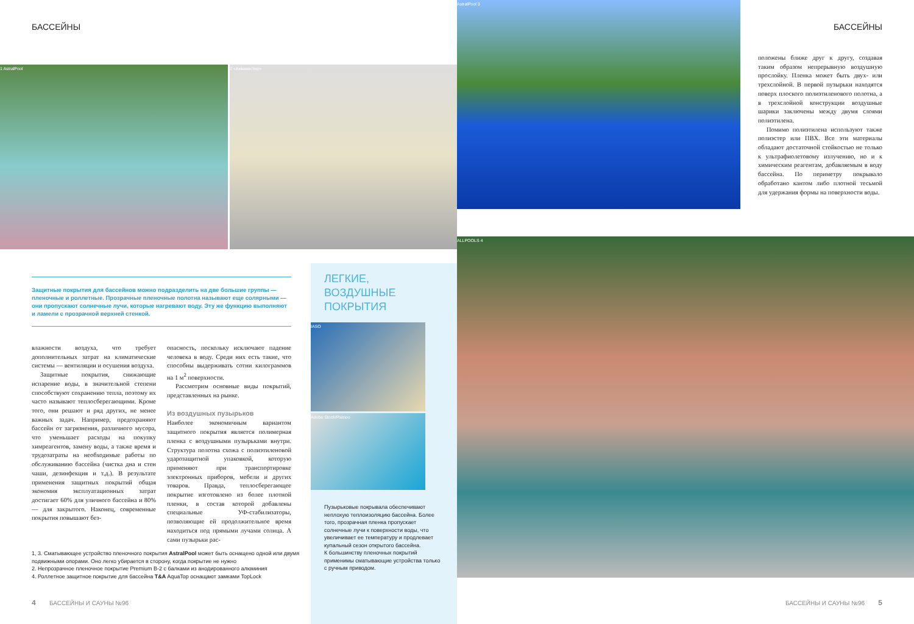БАССЕЙНЫ
1 AstralPool 2 «Аквамастер»
Защитные покрытия для бассейнов можно подразделить на две большие группы — пленочные и роллетные. Прозрачные пленочные полотна называют еще солярными — они пропускают солнечные лучи, которые нагревают воду. Эту же функцию выполняют и ламели с прозрачной верхней стенкой.
влажности воздуха, что требует дополнительных затрат на климатические системы — вентиляции и осушения воздуха.
Защитные покрытия, снижающие испарение воды, в значительной степени способствуют сохранению тепла, поэтому их часто называют теплосберегающими. Кроме того, они решают и ряд других, не менее важных задач. Например, предохраняют бассейн от загрязнения, различного мусора, что уменьшает расходы на покупку химреагентов, замену воды, а также время и трудозатраты на необходимые работы по обслуживанию бассейна (чистка дна и стен чаши, дезинфекция и т.д.). В результате применения защитных покрытий общая экономия эксплуатационных затрат достигает 60% для уличного бассейна и 80% — для закрытого. Наконец, современные покрытия повышают без-
опасность, поскольку исключают падение человека в воду. Среди них есть такие, что способны выдерживать сотни килограммов на 1 м<sup>2</sup> поверхности.
Рассмотрим основные виды покрытий, представленных на рынке.
Из воздушных пузырьков
Наиболее экономичным вариантом защитного покрытия является полимерная пленка с воздушными пузырьками внутри. Структура полотна схожа с полиэтиленовой ударозащитной упаковкой, которую применяют при транспортировке электронных приборов, мебели и других товаров. Правда, теплосберегающее покрытие изготовлено из более плотной пленки, в состав которой добавлены специальные УФ-стабилизаторы, позволяющие ей продолжительное время находиться под прямыми лучами солнца. А сами пузырьки рас-
ЛЕГКИЕ,
ВОЗДУШНЫЕ
ПОКРЫТИЯ
IASO
Adobe Stock/Pixinoo
Пузырьковые покрывала обеспечивают неплохую теплоизоляцию бассейна. Более того, прозрачная пленка пропускает солнечные лучи к поверхности воды, что увеличивает ее температуру и продлевает купальный сезон открытого бассейна.
К большинству пленочных покрытий применимы сматывающие устройства только с ручным приводом.
1, 3. Сматывающее устройство пленочного покрытия AstralPool может быть оснащено одной или двумя подвижными опорами. Оно легко убирается в сторону, когда покрытие не нужно
2. Непрозрачное пленочное покрытие Premium B-2 с балками из анодированного алюминия
4. Роллетное защитное покрытие для бассейна T&A AquaTop оснащают замками TopLock
4 БАССЕЙНЫ И САУНЫ №96
AstralPool 3
БАССЕЙНЫ
положены ближе друг к другу, создавая таким образом непрерывную воздушную прослойку. Пленка может быть двух- или трехслойной. В первой пузырьки находятся поверх плоского полиэтиленового полотна, а в трехслойной конструкции воздушные шарики заключены между двумя слоями полиэтилена.
Помимо полиэтилена используют также полиэстер или ПВХ. Все эти материалы обладают достаточной стойкостью не только к ультрафиолетовому излучению, но и к химическим реагентам, добавляемым в воду бассейна. По периметру покрывало обработано кантом либо плотной тесьмой для удержания формы на поверхности воды.
ALLPOOLS 4
БАССЕЙНЫ И САУНЫ №96 5